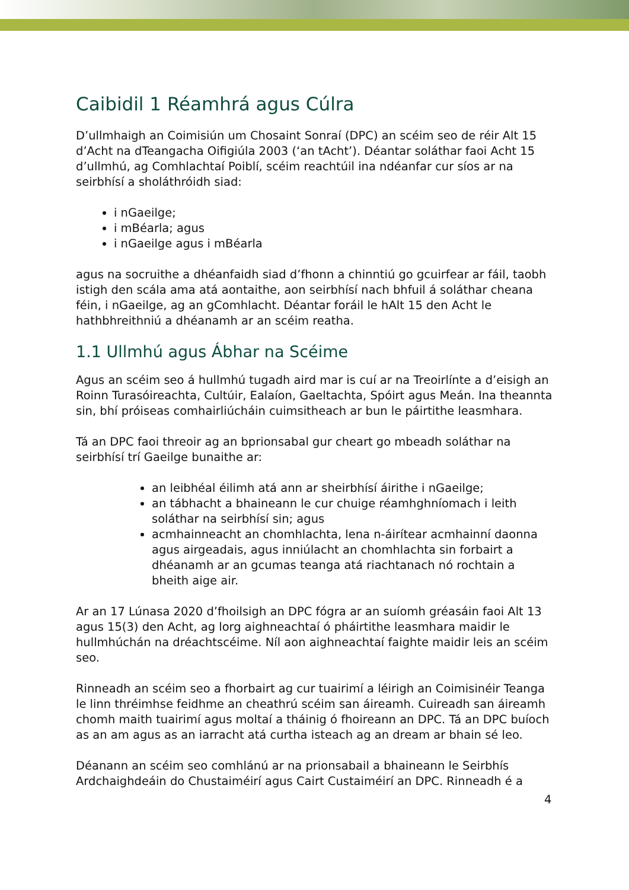Caibidil 1 Réamhrá agus Cúlra
D’ullmhaigh an Coimisiún um Chosaint Sonraí (DPC) an scéim seo de réir Alt 15 d’Acht na dTeangacha Oifigiúla 2003 (‘an tAcht’). Déantar soláthar faoi Acht 15 d’ullmhú, ag Comhlachtaí Poiblí, scéim reachtúil ina ndéanfar cur síos ar na seirbhísí a sholáthróidh siad:
i nGaeilge;
i mBéarla; agus
i nGaeilge agus i mBéarla
agus na socruithe a dhéanfaidh siad d’fhonn a chinntiú go gcuirfear ar fáil, taobh istigh den scála ama atá aontaithe, aon seirbhísí nach bhfuil á soláthar cheana féin, i nGaeilge, ag an gComhlacht. Déantar foráil le hAlt 15 den Acht le hathbhreithniú a dhéanamh ar an scéim reatha.
1.1 Ullmhú agus Ábhar na Scéime
Agus an scéim seo á hullmhú tugadh aird mar is cuí ar na Treoirlínte a d’eisigh an Roinn Turasóireachta, Cultúir, Ealaíon, Gaeltachta, Spóirt agus Meán. Ina theannta sin, bhí próiseas comhairliúcháin cuimsitheach ar bun le páirtithe leasmhara.
Tá an DPC faoi threoir ag an bprionsabal gur cheart go mbeadh soláthar na seirbhísí trí Gaeilge bunaithe ar:
an leibhéal éilimh atá ann ar sheirbhísí áirithe i nGaeilge;
an tábhacht a bhaineann le cur chuige réamhghníomach i leith soláthar na seirbhísí sin; agus
acmhainneacht an chomhlachta, lena n-áirítear acmhainní daonna agus airgeadais, agus inniúlacht an chomhlachta sin forbairt a dhéanamh ar an gcumas teanga atá riachtanach nó rochtain a bheith aige air.
Ar an 17 Lúnasa 2020 d’fhoilsigh an DPC fógra ar an suíomh gréasáin faoi Alt 13 agus 15(3) den Acht, ag lorg aighneachtaí ó pháirtithe leasmhara maidir le hullmhúchán na dréachtscéime. Níl aon aighneachtaí faighte maidir leis an scéim seo.
Rinneadh an scéim seo a fhorbairt ag cur tuairimí a léirigh an Coimisinéir Teanga le linn thréimhse feidhme an cheathrú scéim san áireamh. Cuireadh san áireamh chomh maith tuairimí agus moltaí a tháinig ó fhoireann an DPC. Tá an DPC buíoch as an am agus as an iarracht atá curtha isteach ag an dream ar bhain sé leo.
Déanann an scéim seo comhlánú ar na prionsabail a bhaineann le Seirbhís Ardchaighdeáin do Chustaiméirí agus Cairt Custaiméirí an DPC. Rinneadh é a
4